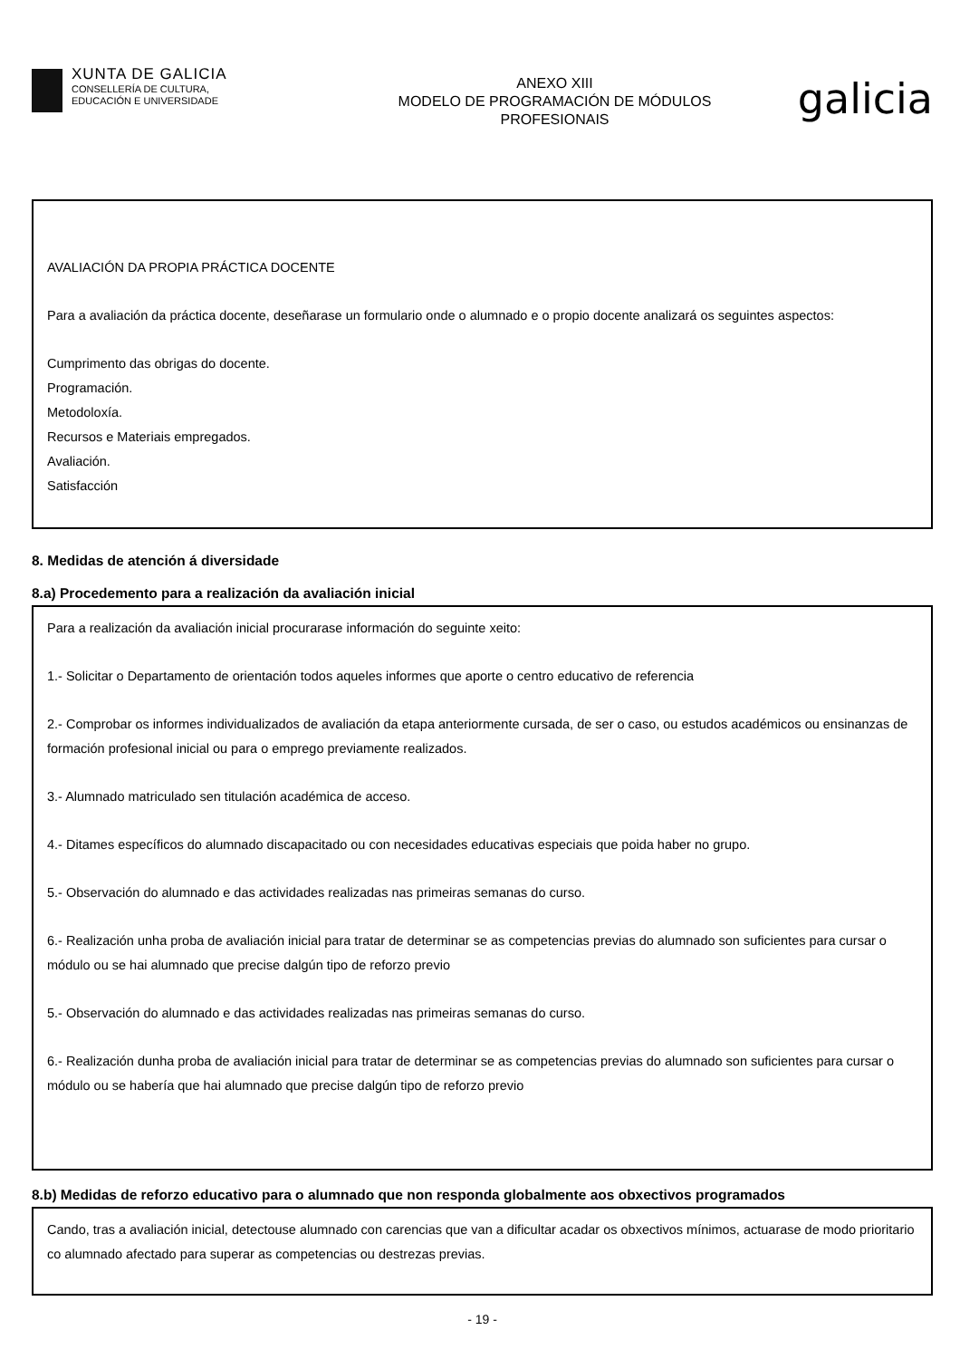XUNTA DE GALICIA
CONSELLERÍA DE CULTURA,
EDUCACIÓN E UNIVERSIDADE
ANEXO XIII
MODELO DE PROGRAMACIÓN DE MÓDULOS
PROFESIONAIS
galicia
AVALIACIÓN DA PROPIA PRÁCTICA DOCENTE
Para a avaliación da práctica docente, deseñarase un formulario onde o alumnado e o propio docente analizará os seguintes aspectos:
Cumprimento das obrigas do docente.
Programación.
Metodoloxía.
Recursos e Materiais empregados.
Avaliación.
Satisfacción
8. Medidas de atención á diversidade
8.a) Procedemento para a realización da avaliación inicial
Para a realización da avaliación inicial procurarase información do seguinte xeito:
1.- Solicitar o Departamento de orientación todos aqueles informes que aporte o centro educativo de referencia
2.- Comprobar os informes individualizados de avaliación da etapa anteriormente cursada, de ser o caso, ou estudos académicos ou ensinanzas de formación profesional inicial ou para o emprego previamente realizados.
3.- Alumnado matriculado sen titulación académica de acceso.
4.- Ditames específicos do alumnado discapacitado ou con necesidades educativas especiais que poida haber no grupo.
5.- Observación do alumnado e das actividades realizadas nas primeiras semanas do curso.
6.- Realización unha proba de avaliación inicial para tratar de determinar se as competencias previas do alumnado son suficientes para cursar o módulo ou se hai alumnado que precise dalgún tipo de reforzo previo
5.- Observación do alumnado e das actividades realizadas nas primeiras semanas do curso.
6.- Realización dunha proba de avaliación inicial para tratar de determinar se as competencias previas do alumnado son suficientes para cursar o módulo ou se habería que hai alumnado que precise dalgún tipo de reforzo previo
8.b) Medidas de reforzo educativo para o alumnado que non responda globalmente aos obxectivos programados
Cando, tras a avaliación inicial, detectouse alumnado con carencias que van a dificultar acadar os obxectivos mínimos, actuarase de modo prioritario co alumnado afectado para superar as competencias ou destrezas previas.
- 19 -